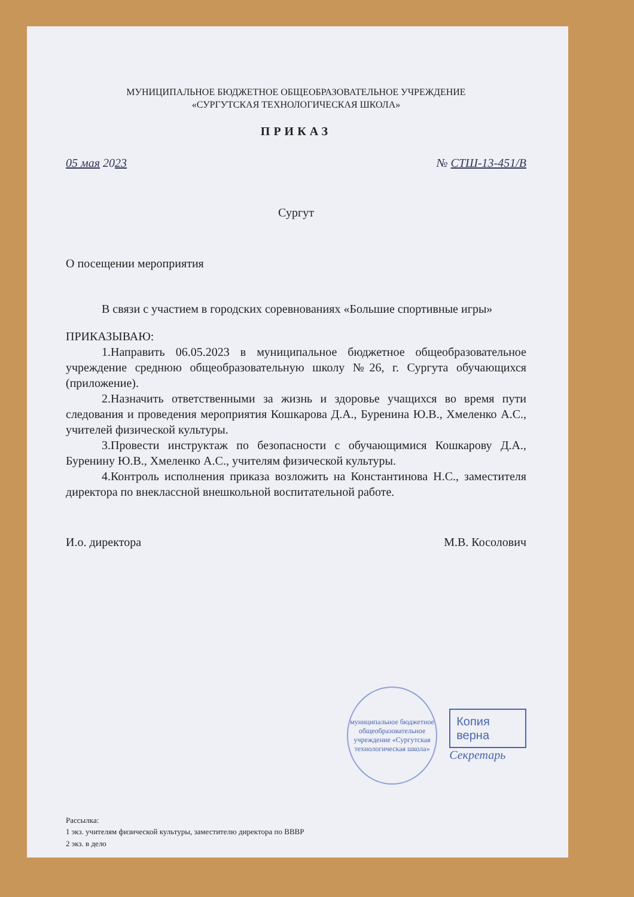МУНИЦИПАЛЬНОЕ БЮДЖЕТНОЕ ОБЩЕОБРАЗОВАТЕЛЬНОЕ УЧРЕЖДЕНИЕ
«СУРГУТСКАЯ ТЕХНОЛОГИЧЕСКАЯ ШКОЛА»
ПРИКАЗ
05 мая 2023 № СТШ-13-451/В
Сургут
О посещении мероприятия
В связи с участием в городских соревнованиях «Большие спортивные игры»
ПРИКАЗЫВАЮ:
1.Направить 06.05.2023 в муниципальное бюджетное общеобразовательное учреждение среднюю общеобразовательную школу №26, г. Сургута обучающихся (приложение).
2.Назначить ответственными за жизнь и здоровье учащихся во время пути следования и проведения мероприятия Кошкарова Д.А., Буренина Ю.В., Хмеленко А.С., учителей физической культуры.
3.Провести инструктаж по безопасности с обучающимися Кошкарову Д.А., Буренину Ю.В., Хмеленко А.С., учителям физической культуры.
4.Контроль исполнения приказа возложить на Константинова Н.С., заместителя директора по внеклассной внешкольной воспитательной работе.
И.о. директора М.В. Косолович
муниципальное бюджетное общеобразовательное учреждение «Сургутская технологическая школа»
Копия верна
Секретарь
Рассылка:
1 экз. учителям физической культуры, заместителю директора по ВВВР
2 экз. в дело